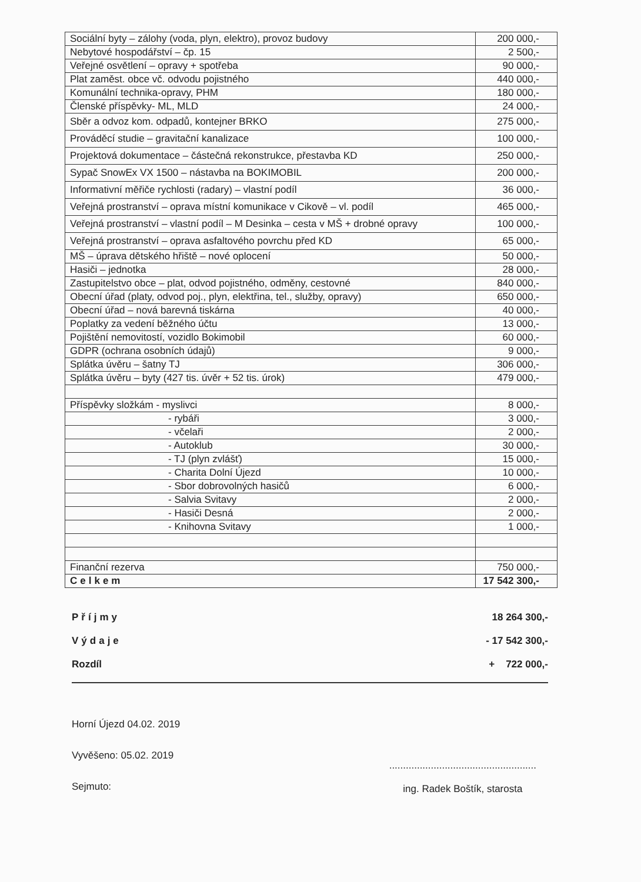| Sociální byty – zálohy (voda, plyn, elektro), provoz budovy | 200 000,- |
| Nebytové hospodářství – čp. 15 | 2 500,- |
| Veřejné osvětlení – opravy + spotřeba | 90 000,- |
| Plat zaměst. obce vč. odvodu pojistného | 440 000,- |
| Komunální technika-opravy, PHM | 180 000,- |
| Členské příspěvky- ML, MLD | 24 000,- |
| Sběr a odvoz kom. odpadů, kontejner BRKO | 275 000,- |
| Prováděcí studie – gravitační kanalizace | 100 000,- |
| Projektová dokumentace – částečná rekonstrukce, přestavba KD | 250 000,- |
| Sypač SnowEx VX 1500 – nástavba na BOKIMOBIL | 200 000,- |
| Informativní měřiče rychlosti (radary) – vlastní podíl | 36 000,- |
| Veřejná prostranství – oprava místní komunikace v Cikově – vl. podíl | 465 000,- |
| Veřejná prostranství – vlastní podíl – M Desinka – cesta v MŠ + drobné opravy | 100 000,- |
| Veřejná prostranství – oprava asfaltového povrchu před KD | 65 000,- |
| MŠ – úprava dětského hřiště – nové oplocení | 50 000,- |
| Hasiči – jednotka | 28 000,- |
| Zastupitelstvo obce – plat, odvod pojistného, odměny, cestovné | 840 000,- |
| Obecní úřad (platy, odvod poj., plyn, elektřina, tel., služby, opravy) | 650 000,- |
| Obecní úřad – nová barevná tiskárna | 40 000,- |
| Poplatky za vedení běžného účtu | 13 000,- |
| Pojištění nemovitostí, vozidlo Bokimobil | 60 000,- |
| GDPR (ochrana osobních údajů) | 9 000,- |
| Splátka úvěru – šatny TJ | 306 000,- |
| Splátka úvěru – byty (427 tis. úvěr + 52 tis. úrok) | 479 000,- |
| Příspěvky složkám - myslivci | 8 000,- |
| - rybáři | 3 000,- |
| - včelaři | 2 000,- |
| - Autoklub | 30 000,- |
| - TJ (plyn zvlášť) | 15 000,- |
| - Charita Dolní Újezd | 10 000,- |
| - Sbor dobrovolných hasičů | 6 000,- |
| - Salvia Svitavy | 2 000,- |
| - Hasiči Desná | 2 000,- |
| - Knihovna Svitavy | 1 000,- |
| Finanční rezerva | 750 000,- |
| Celkem | 17 542 300,- |
Příjmy 18 264 300,-
Výdaje - 17 542 300,-
Rozdíl + 722 000,-
Horní Újezd 04.02. 2019
Vyvěšeno: 05.02. 2019
Sejmuto:
.....................................................
ing. Radek Boštík, starosta